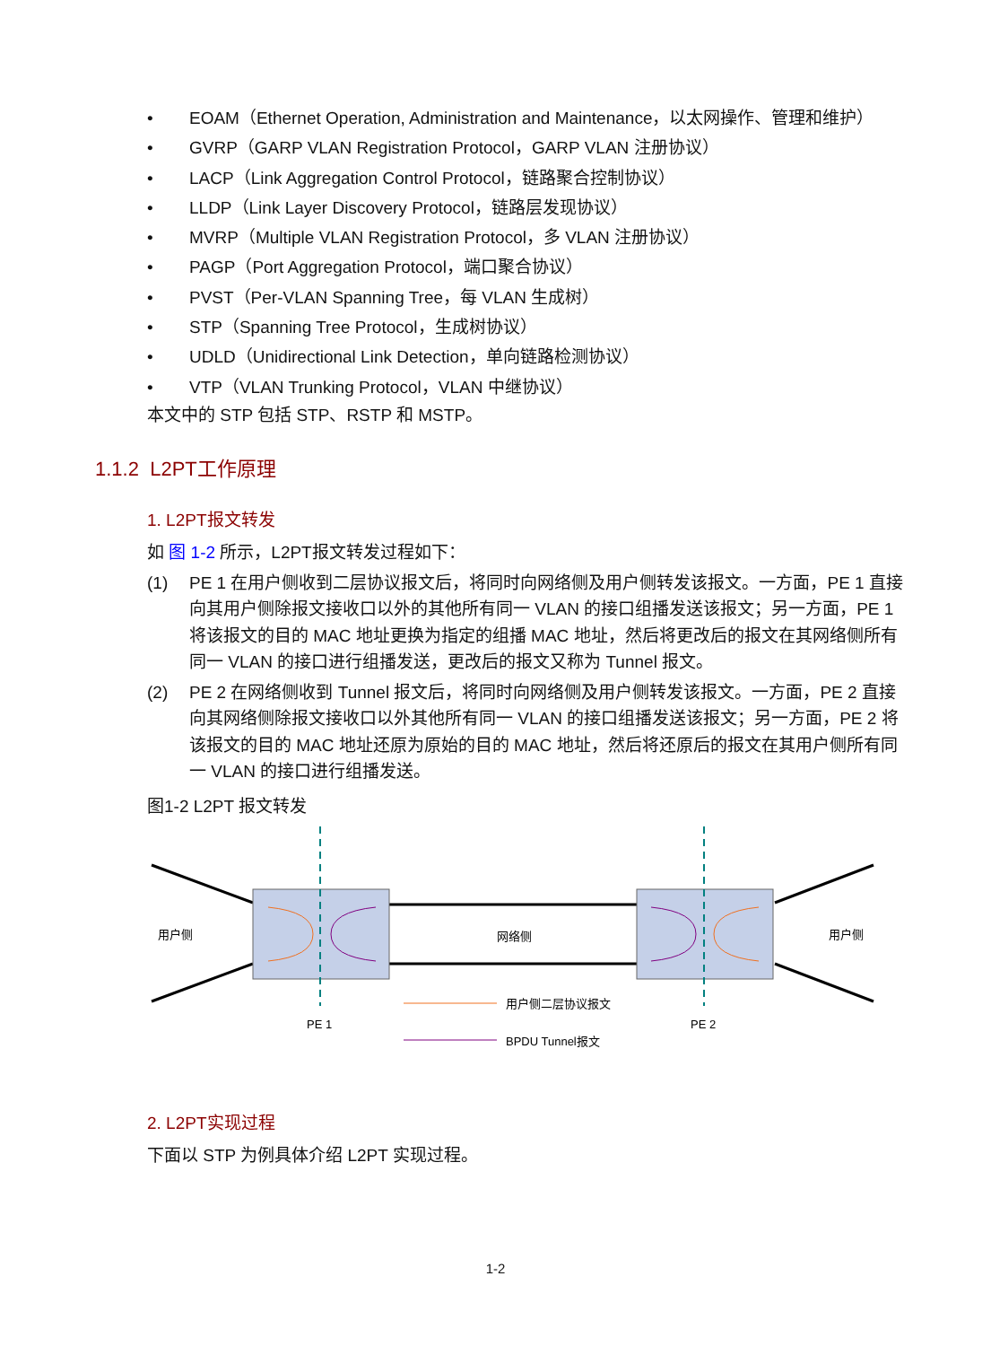• EOAM（Ethernet Operation, Administration and Maintenance，以太网操作、管理和维护）
• GVRP（GARP VLAN Registration Protocol，GARP VLAN 注册协议）
• LACP（Link Aggregation Control Protocol，链路聚合控制协议）
• LLDP（Link Layer Discovery Protocol，链路层发现协议）
• MVRP（Multiple VLAN Registration Protocol，多 VLAN 注册协议）
• PAGP（Port Aggregation Protocol，端口聚合协议）
• PVST（Per-VLAN Spanning Tree，每 VLAN 生成树）
• STP（Spanning Tree Protocol，生成树协议）
• UDLD（Unidirectional Link Detection，单向链路检测协议）
• VTP（VLAN Trunking Protocol，VLAN 中继协议）
本文中的 STP 包括 STP、RSTP 和 MSTP。
1.1.2 L2PT工作原理
1. L2PT报文转发
如 图 1-2 所示，L2PT报文转发过程如下：
(1) PE 1 在用户侧收到二层协议报文后，将同时向网络侧及用户侧转发该报文。一方面，PE 1 直接向其用户侧除报文接收口以外的其他所有同一 VLAN 的接口组播发送该报文；另一方面，PE 1 将该报文的目的 MAC 地址更换为指定的组播 MAC 地址，然后将更改后的报文在其网络侧所有同一 VLAN 的接口进行组播发送，更改后的报文又称为 Tunnel 报文。
(2) PE 2 在网络侧收到 Tunnel 报文后，将同时向网络侧及用户侧转发该报文。一方面，PE 2 直接向其网络侧除报文接收口以外其他所有同一 VLAN 的接口组播发送该报文；另一方面，PE 2 将该报文的目的 MAC 地址还原为原始的目的 MAC 地址，然后将还原后的报文在其用户侧所有同一 VLAN 的接口进行组播发送。
图1-2 L2PT 报文转发
用户侧
网络侧
用户侧
PE 1
PE 2
用户侧二层协议报文
BPDU Tunnel报文
2. L2PT实现过程
下面以 STP 为例具体介绍 L2PT 实现过程。
1-2